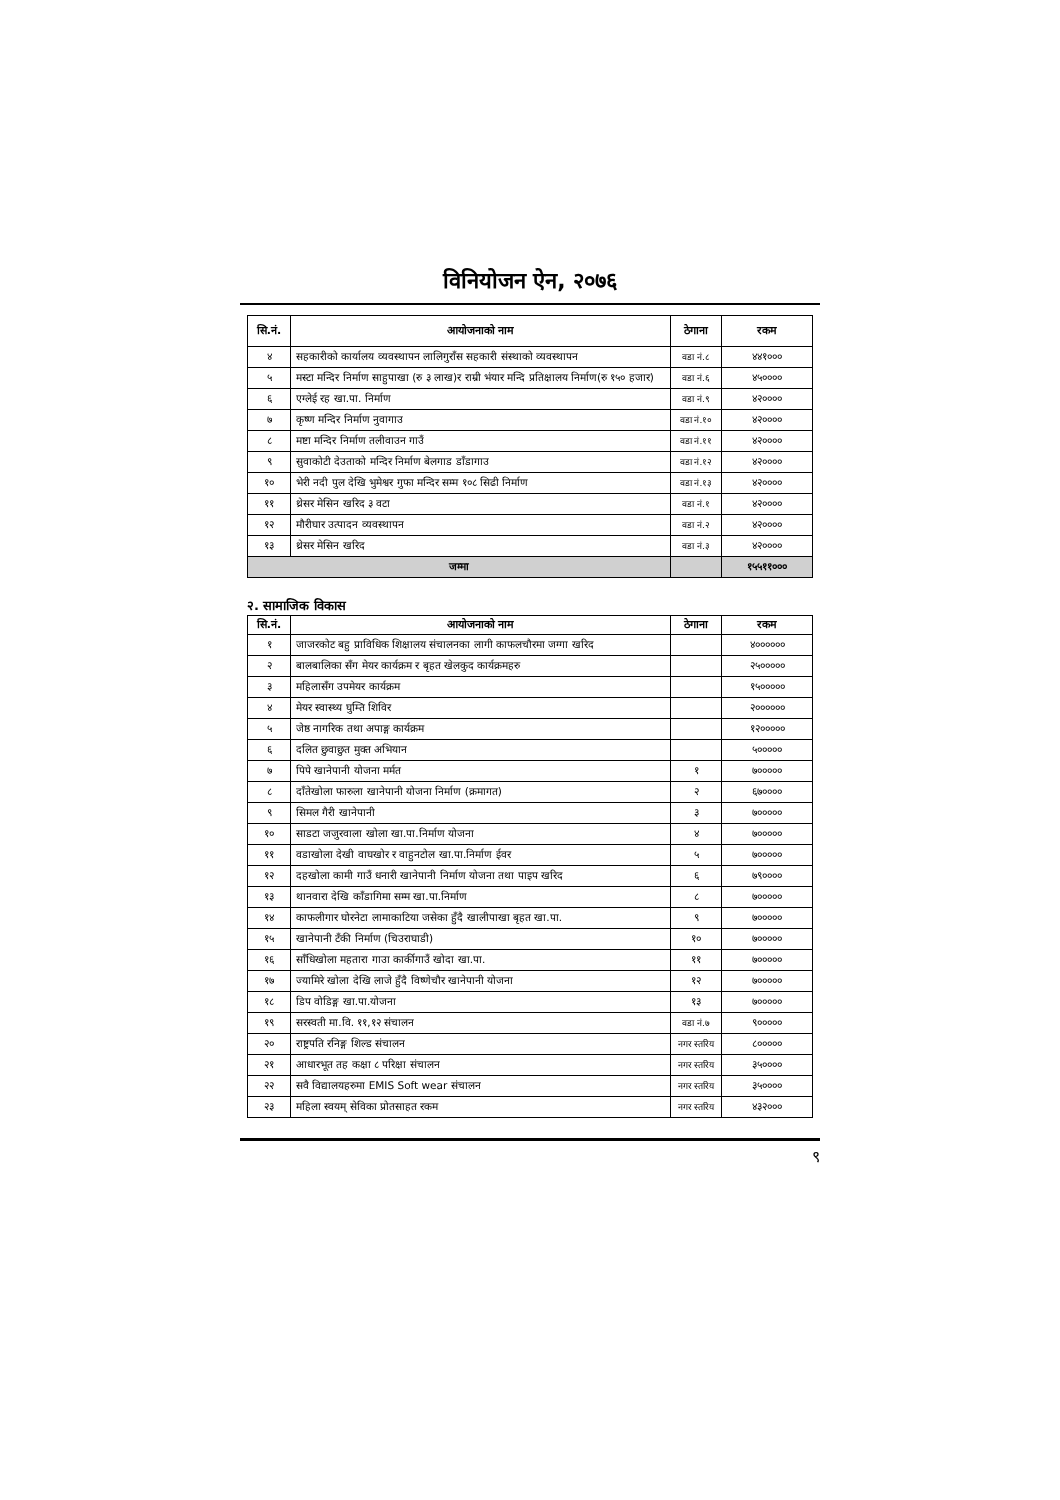विनियोजन ऐन, २०७६
| सि.नं. | आयोजनाको नाम | ठेगाना | रकम |
| --- | --- | --- | --- |
| ४ | सहकारीको कार्यालय व्यवस्थापन लालिगुराँस सहकारी संस्थाको व्यवस्थापन | वडा नं.८ | ४४१००० |
| ५ | मस्टा मन्दिर निर्माण साहुपाखा (रु ३ लाख)र राम्री भंयार मन्दि प्रतिक्षालय निर्माण(रु १५० हजार) | वडा नं.६ | ४५०००० |
| ६ | एग्लेई रह खा.पा. निर्माण | वडा नं.९ | ४२०००० |
| ७ | कृष्ण मन्दिर निर्माण नुवागाउ | वडा नं.१० | ४२०००० |
| ८ | मष्टा मन्दिर निर्माण तलीवाउन गाउँ | वडा नं.११ | ४२०००० |
| ९ | सुवाकोटी देउताको मन्दिर निर्माण बेलगाड डाँडागाउ | वडा नं.१२ | ४२०००० |
| १० | भेरी नदी पुल देखि भुमेश्वर गुफा मन्दिर सम्म १०८ सिढी निर्माण | वडा नं.१३ | ४२०००० |
| ११ | थ्रेसर मेसिन खरिद ३ वटा | वडा नं.१ | ४२०००० |
| १२ | मौरीघार उत्पादन व्यवस्थापन | वडा नं.२ | ४२०००० |
| १३ | थ्रेसर मेसिन खरिद | वडा नं.३ | ४२०००० |
| जम्मा | | | १५५११००० |
२. सामाजिक विकास
| सि.नं. | आयोजनाको नाम | ठेगाना | रकम |
| --- | --- | --- | --- |
| १ | जाजरकोट बहु प्राविधिक शिक्षालय संचालनका लागी काफलचौरमा जग्गा खरिद | | ४०००००० |
| २ | बालबालिका सँग मेयर कार्यक्रम र बृहत खेलकुद कार्यक्रमहरु | | २५००००० |
| ३ | महिलासँग उपमेयर कार्यक्रम | | १५००००० |
| ४ | मेयर स्वास्थ्य घुम्ति शिविर | | २०००००० |
| ५ | जेष्ठ नागरिक तथा अपाङ्ग कार्यक्रम | | १२००००० |
| ६ | दलित छुवाछुत मुक्त अभियान | | ५००००० |
| ७ | पिपे खानेपानी योजना मर्मत | १ | ७००००० |
| ८ | दाँतेखोला फारुला खानेपानी योजना निर्माण (क्रमागत) | २ | ६७०००० |
| ९ | सिमल गैरी खानेपानी | ३ | ७००००० |
| १० | साडटा जजुरवाला खोला खा.पा.निर्माण योजना | ४ | ७००००० |
| ११ | वडाखोला देखी वाघखोर र वाहुनटोल खा.पा.निर्माण ईवर | ५ | ७००००० |
| १२ | दहखोला कामी गाउँ धनारी खानेपानी निर्माण योजना तथा पाइप खरिद | ६ | ७९०००० |
| १३ | थानवारा देखि काँडागिमा सम्म खा.पा.निर्माण | ८ | ७००००० |
| १४ | काफलीगार घोरनेटा लामाकाटिया जसेका हुँदै खालीपाखा बृहत खा.पा. | ९ | ७००००० |
| १५ | खानेपानी टँकी निर्माण (चिउराघाडी) | १० | ७००००० |
| १६ | साँधिखोला महतारा गाउा कार्कीगाउँ खोदा खा.पा. | ११ | ७००००० |
| १७ | ज्यामिरे खोला देखि लाजे हुँदै विष्णेचौर खानेपानी योजना | १२ | ७००००० |
| १८ | डिप वोडिङ्ग खा.पा.योजना | १३ | ७००००० |
| १९ | सरस्वती मा.वि. ११,१२ संचालन | वडा नं.७ | ९००००० |
| २० | राष्ट्रपति रनिङ्ग शिल्ड संचालन | नगर स्तरिय | ८००००० |
| २१ | आधारभूत तह कक्षा ८ परिक्षा संचालन | नगर स्तरिय | ३५०००० |
| २२ | सवै विद्यालयहरुमा EMIS Soft wear संचालन | नगर स्तरिय | ३५०००० |
| २३ | महिला स्वयम् सेविका प्रोतसाहत रकम | नगर स्तरिय | ४३२००० |
९